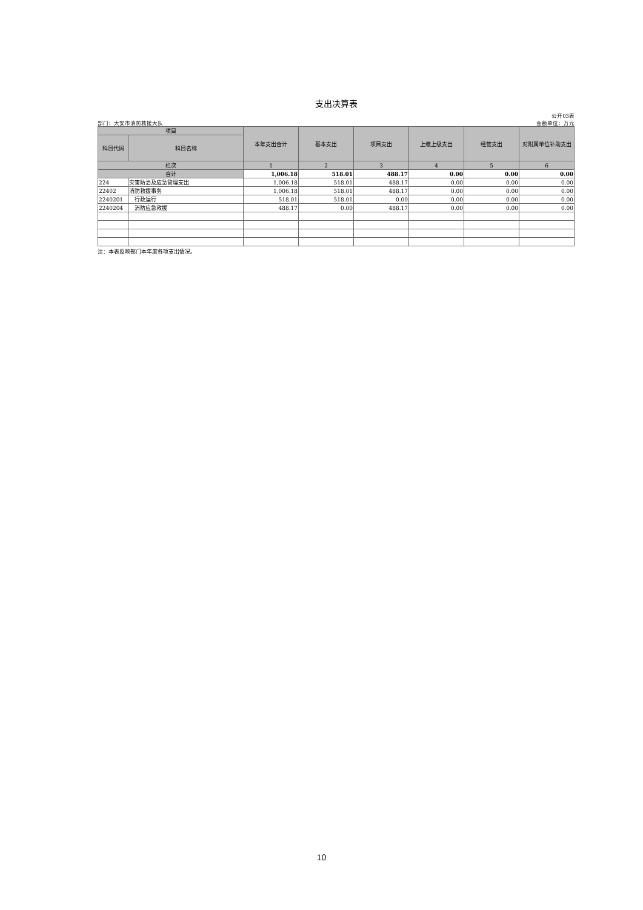支出决算表
公开03表
部门：大安市消防救援大队 金额单位：万元
| 项目 | | 本年支出合计 | 基本支出 | 项目支出 | 上缴上级支出 | 经营支出 | 对附属单位补助支出 |
| --- | --- | --- | --- | --- | --- | --- | --- |
| 科目代码 | 科目名称 | | | | | | |
| 栏次 | | 1 | 2 | 3 | 4 | 5 | 6 |
| 合计 | | 1,006.18 | 518.01 | 488.17 | 0.00 | 0.00 | 0.00 |
| 224 | 灾害防治及应急管理支出 | 1,006.18 | 518.01 | 488.17 | 0.00 | 0.00 | 0.00 |
| 22402 | 消防救援事务 | 1,006.18 | 518.01 | 488.17 | 0.00 | 0.00 | 0.00 |
| 2240201 | 行政运行 | 518.01 | 518.01 | 0.00 | 0.00 | 0.00 | 0.00 |
| 2240204 | 消防应急救援 | 488.17 | 0.00 | 488.17 | 0.00 | 0.00 | 0.00 |
注：本表反映部门本年度各项支出情况。
10